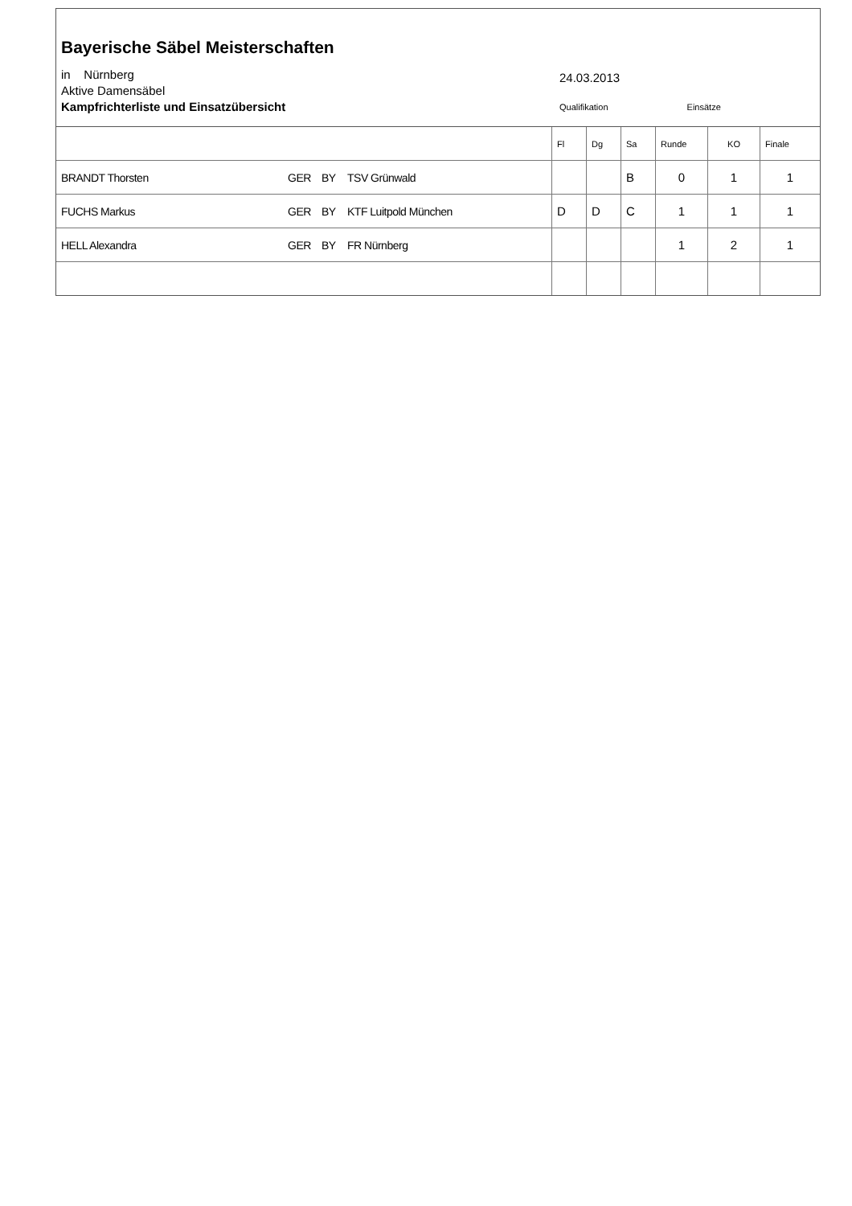Bayerische Säbel Meisterschaften
in Nürnberg
Aktive Damensäbel
Kampfrichterliste und Einsatzübersicht
24.03.2013
Qualifikation Einsätze
| | | | | Fl | Dg | Sa | Runde | KO | Finale |
| BRANDT Thorsten | GER | BY | TSV Grünwald | | | B | 0 | 1 | 1 |
| FUCHS Markus | GER | BY | KTF Luitpold München | D | D | C | 1 | 1 | 1 |
| HELL Alexandra | GER | BY | FR Nürnberg | | | | 1 | 2 | 1 |